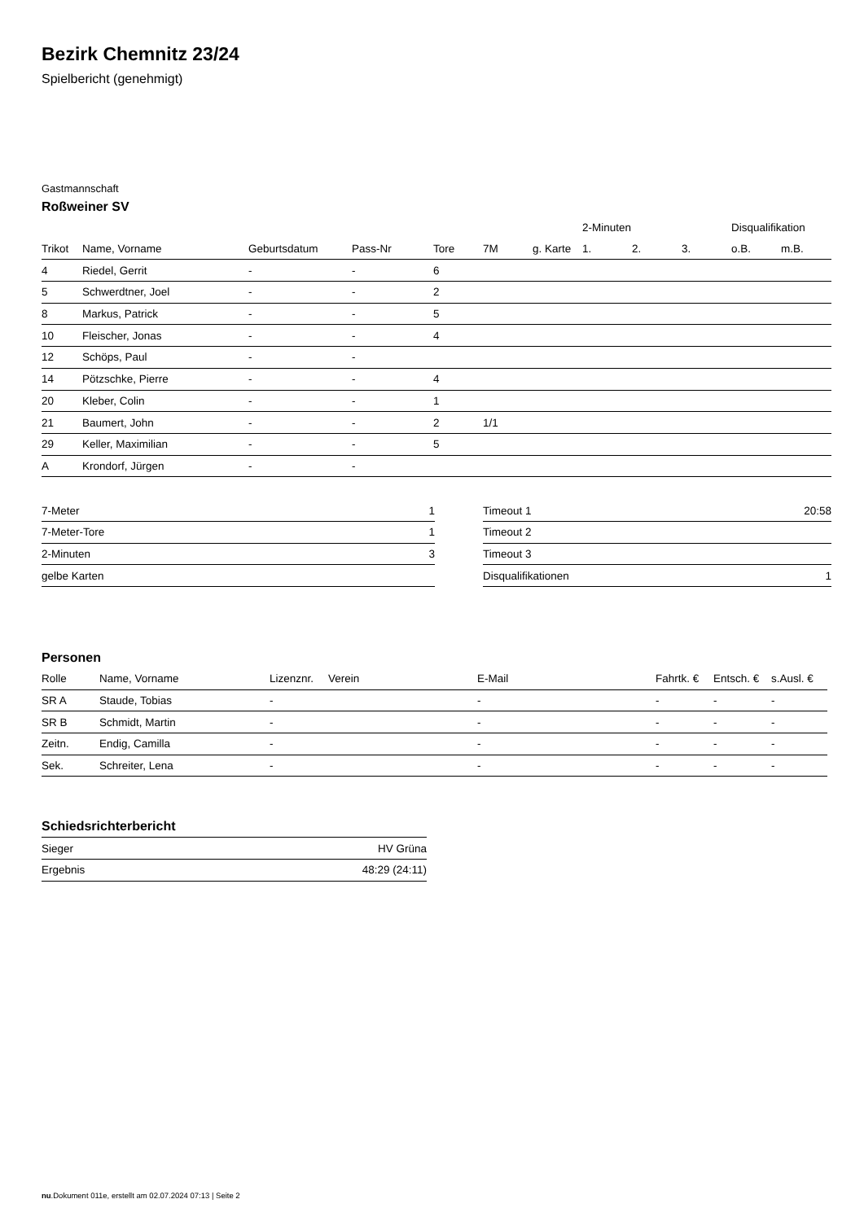Bezirk Chemnitz 23/24
Spielbericht (genehmigt)
Gastmannschaft
Roßweiner SV
| | | | | | | | 2-Minuten | | | Disqualifikation | |
| --- | --- | --- | --- | --- | --- | --- | --- | --- | --- | --- | --- |
| Trikot | Name, Vorname | Geburtsdatum | Pass-Nr | Tore | 7M | g. Karte | 1. | 2. | 3. | o.B. | m.B. |
| 4 | Riedel, Gerrit | - | - | 6 | | | | | | | |
| 5 | Schwerdtner, Joel | - | - | 2 | | | | | | | |
| 8 | Markus, Patrick | - | - | 5 | | | | | | | |
| 10 | Fleischer, Jonas | - | - | 4 | | | | | | | |
| 12 | Schöps, Paul | - | - | | | | | | | | |
| 14 | Pötzschke, Pierre | - | - | 4 | | | | | | | |
| 20 | Kleber, Colin | - | - | 1 | | | | | | | |
| 21 | Baumert, John | - | - | 2 | 1/1 | | | | | | |
| 29 | Keller, Maximilian | - | - | 5 | | | | | | | |
| A | Krondorf, Jürgen | - | - | | | | | | | | |
| 7-Meter | 1 |
| 7-Meter-Tore | 1 |
| 2-Minuten | 3 |
| gelbe Karten | |
| Timeout 1 | 20:58 |
| Timeout 2 | |
| Timeout 3 | |
| Disqualifikationen | 1 |
Personen
| Rolle | Name, Vorname | Lizenznr. | Verein | E-Mail | Fahrtk. € | Entsch. € | s.Ausl. € |
| --- | --- | --- | --- | --- | --- | --- | --- |
| SR A | Staude, Tobias | - | | - | - | - | - |
| SR B | Schmidt, Martin | - | | - | - | - | - |
| Zeitn. | Endig, Camilla | - | | - | - | - | - |
| Sek. | Schreiter, Lena | - | | - | - | - | - |
Schiedsrichterbericht
| Sieger | HV Grüna |
| Ergebnis | 48:29 (24:11) |
nu.Dokument 011e, erstellt am 02.07.2024 07:13 | Seite 2